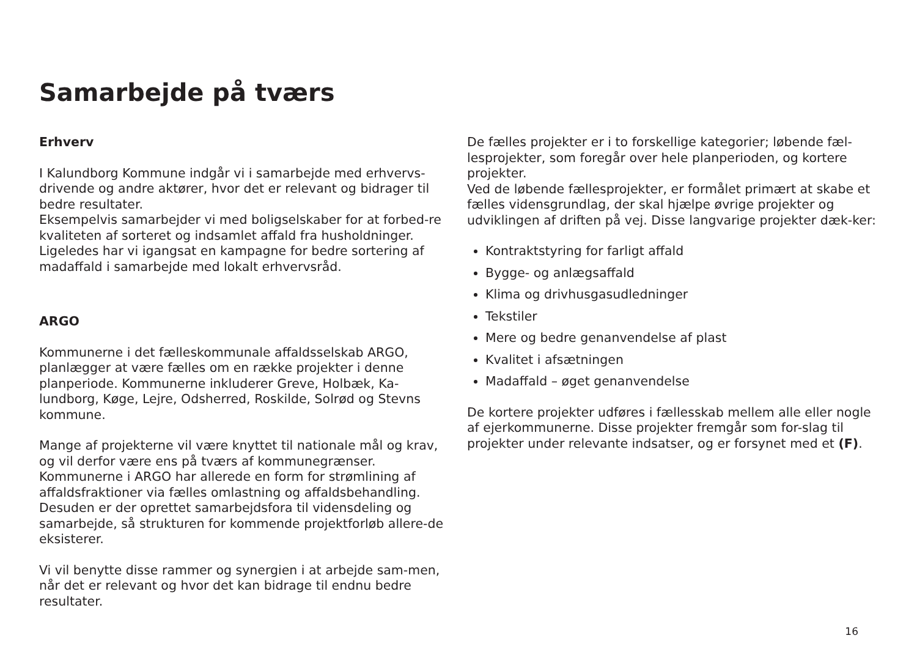Samarbejde på tværs
Erhverv
I Kalundborg Kommune indgår vi i samarbejde med erhvervs-drivende og andre aktører, hvor det er relevant og bidrager til bedre resultater.
Eksempelvis samarbejder vi med boligselskaber for at forbed-re kvaliteten af sorteret og indsamlet affald fra husholdninger. Ligeledes har vi igangsat en kampagne for bedre sortering af madaffald i samarbejde med lokalt erhvervsråd.
ARGO
Kommunerne i det fælleskommunale affaldsselskab ARGO, planlægger at være fælles om en række projekter i denne planperiode. Kommunerne inkluderer Greve, Holbæk, Ka-lundborg, Køge, Lejre, Odsherred, Roskilde, Solrød og Stevns kommune.
Mange af projekterne vil være knyttet til nationale mål og krav, og vil derfor være ens på tværs af kommunegrænser. Kommunerne i ARGO har allerede en form for strømlining af affaldsfraktioner via fælles omlastning og affaldsbehandling. Desuden er der oprettet samarbejdsfora til vidensdeling og samarbejde, så strukturen for kommende projektforløb allere-de eksisterer.
Vi vil benytte disse rammer og synergien i at arbejde sam-men, når det er relevant og hvor det kan bidrage til endnu bedre resultater.
De fælles projekter er i to forskellige kategorier; løbende fæl-lesprojekter, som foregår over hele planperioden, og kortere projekter.
Ved de løbende fællesprojekter, er formålet primært at skabe et fælles vidensgrundlag, der skal hjælpe øvrige projekter og udviklingen af driften på vej. Disse langvarige projekter dæk-ker:
Kontraktstyring for farligt affald
Bygge- og anlægsaffald
Klima og drivhusgasudledninger
Tekstiler
Mere og bedre genanvendelse af plast
Kvalitet i afsætningen
Madaffald – øget genanvendelse
De kortere projekter udføres i fællesskab mellem alle eller nogle af ejerkommunerne. Disse projekter fremgår som for-slag til projekter under relevante indsatser, og er forsynet med et (F).
16